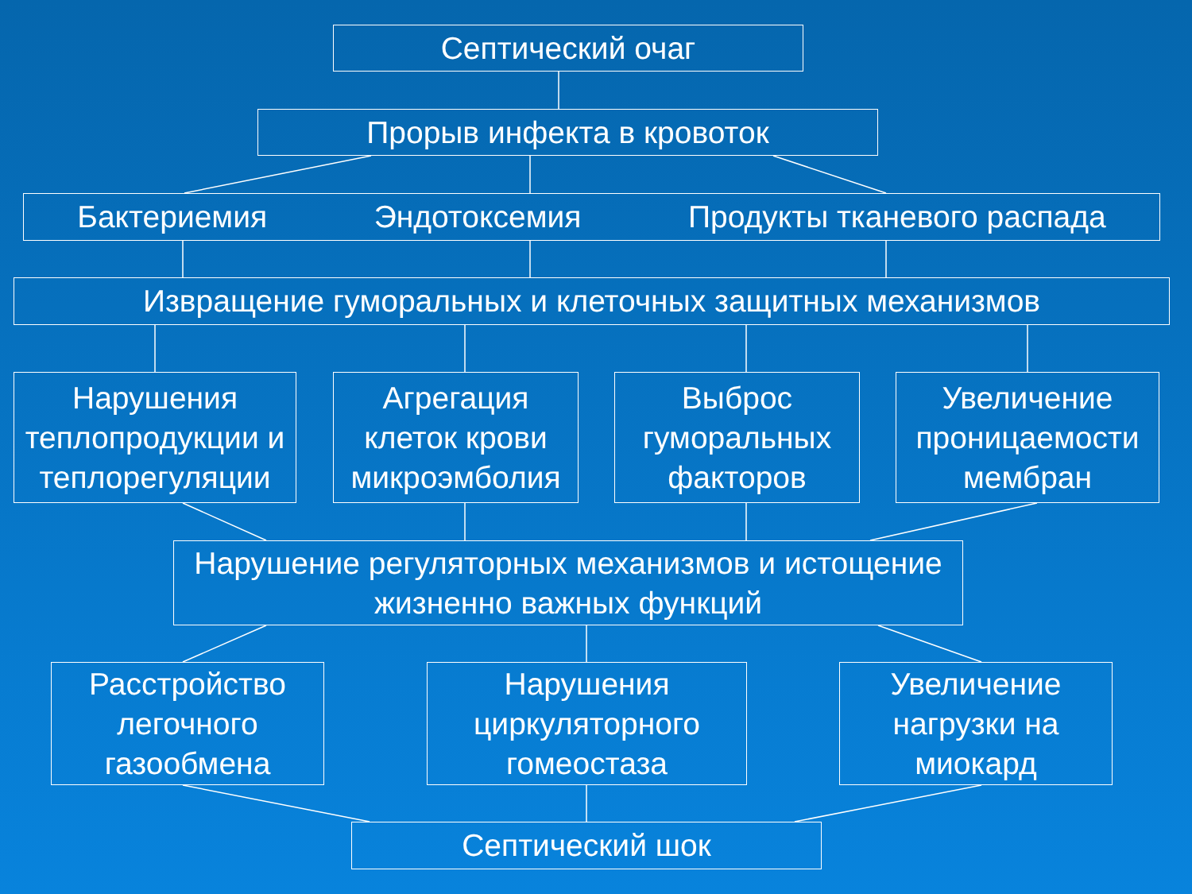Септический очаг
Прорыв инфекта в кровоток
Бактериемия Эндотоксемия Продукты тканевого распада
Извращение гуморальных и клеточных защитных механизмов
Нарушения теплопродукции и теплорегуляции
Агрегация клеток крови микроэмболия
Выброс гуморальных факторов
Увеличение проницаемости мембран
Нарушение регуляторных механизмов и истощение жизненно важных функций
Расстройство легочного газообмена
Нарушения циркуляторного гомеостаза
Увеличение нагрузки на миокард
Септический шок